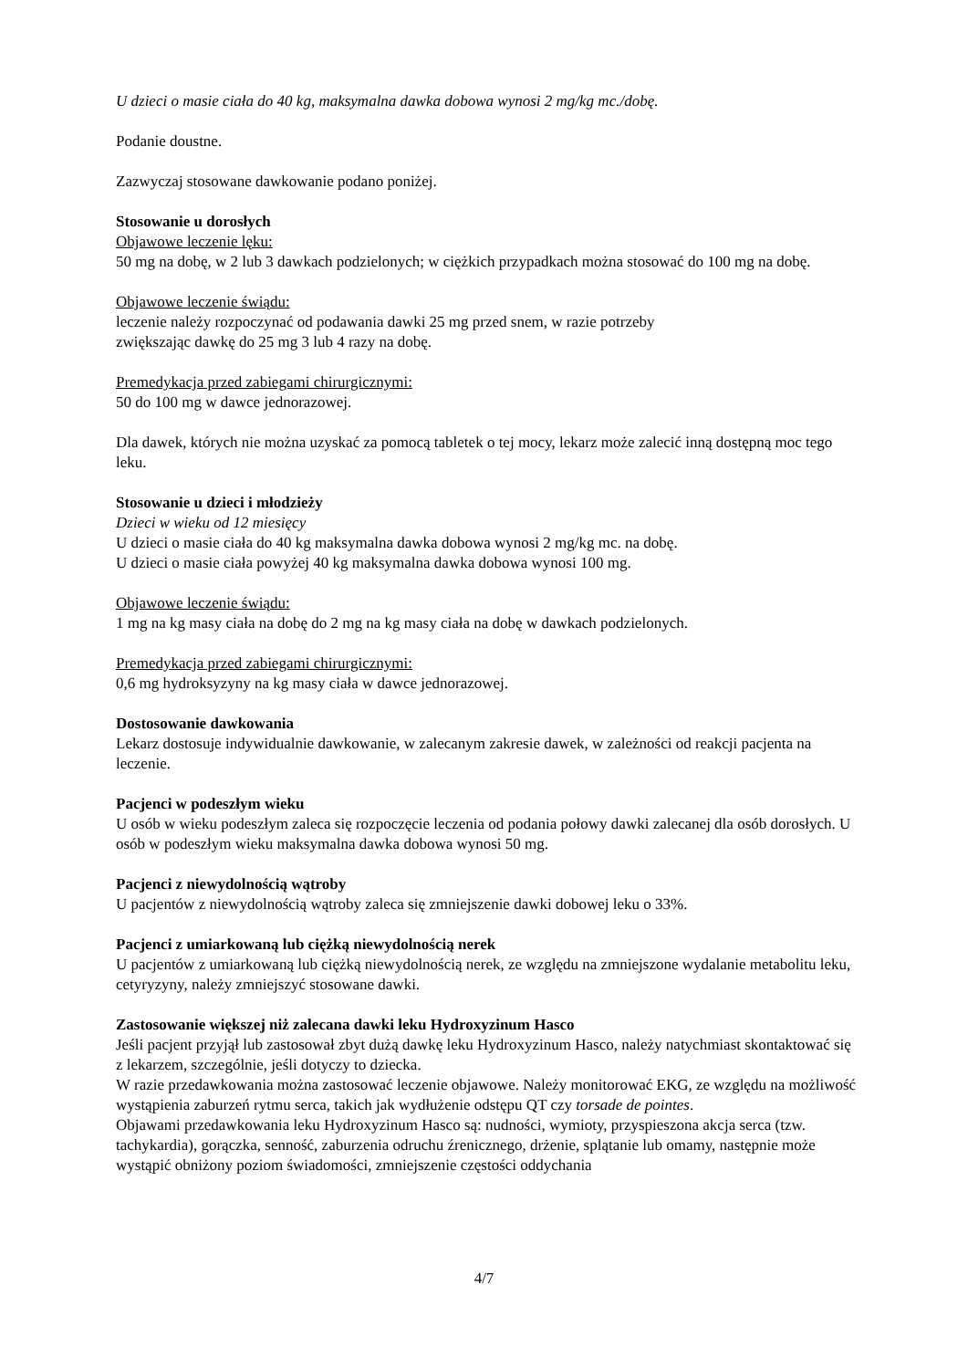U dzieci o masie ciała do 40 kg, maksymalna dawka dobowa wynosi 2 mg/kg mc./dobę.
Podanie doustne.
Zazwyczaj stosowane dawkowanie podano poniżej.
Stosowanie u dorosłych
Objawowe leczenie lęku:
50 mg na dobę, w 2 lub 3 dawkach podzielonych; w ciężkich przypadkach można stosować do 100 mg na dobę.
Objawowe leczenie świądu:
leczenie należy rozpoczynać od podawania dawki 25 mg przed snem, w razie potrzeby
zwiększając dawkę do 25 mg 3 lub 4 razy na dobę.
Premedykacja przed zabiegami chirurgicznymi:
50 do 100 mg w dawce jednorazowej.
Dla dawek, których nie można uzyskać za pomocą tabletek o tej mocy, lekarz może zalecić inną dostępną moc tego leku.
Stosowanie u dzieci i młodzieży
Dzieci w wieku od 12 miesięcy
U dzieci o masie ciała do 40 kg maksymalna dawka dobowa wynosi 2 mg/kg mc. na dobę.
U dzieci o masie ciała powyżej 40 kg maksymalna dawka dobowa wynosi 100 mg.
Objawowe leczenie świądu:
1 mg na kg masy ciała na dobę do 2 mg na kg masy ciała na dobę w dawkach podzielonych.
Premedykacja przed zabiegami chirurgicznymi:
0,6 mg hydroksyzyny na kg masy ciała w dawce jednorazowej.
Dostosowanie dawkowania
Lekarz dostosuje indywidualnie dawkowanie, w zalecanym zakresie dawek, w zależności od reakcji pacjenta na leczenie.
Pacjenci w podeszłym wieku
U osób w wieku podeszłym zaleca się rozpoczęcie leczenia od podania połowy dawki zalecanej dla osób dorosłych. U osób w podeszłym wieku maksymalna dawka dobowa wynosi 50 mg.
Pacjenci z niewydolnością wątroby
U pacjentów z niewydolnością wątroby zaleca się zmniejszenie dawki dobowej leku o 33%.
Pacjenci z umiarkowaną lub ciężką niewydolnością nerek
U pacjentów z umiarkowaną lub ciężką niewydolnością nerek, ze względu na zmniejszone wydalanie metabolitu leku, cetyryzyny, należy zmniejszyć stosowane dawki.
Zastosowanie większej niż zalecana dawki leku Hydroxyzinum Hasco
Jeśli pacjent przyjął lub zastosował zbyt dużą dawkę leku Hydroxyzinum Hasco, należy natychmiast skontaktować się z lekarzem, szczególnie, jeśli dotyczy to dziecka.
W razie przedawkowania można zastosować leczenie objawowe. Należy monitorować EKG, ze względu na możliwość wystąpienia zaburzeń rytmu serca, takich jak wydłużenie odstępu QT czy torsade de pointes.
Objawami przedawkowania leku Hydroxyzinum Hasco są: nudności, wymioty, przyspieszona akcja serca (tzw. tachykardia), gorączka, senność, zaburzenia odruchu źrenicznego, drżenie, splątanie lub omamy, następnie może wystąpić obniżony poziom świadomości, zmniejszenie częstości oddychania
4/7